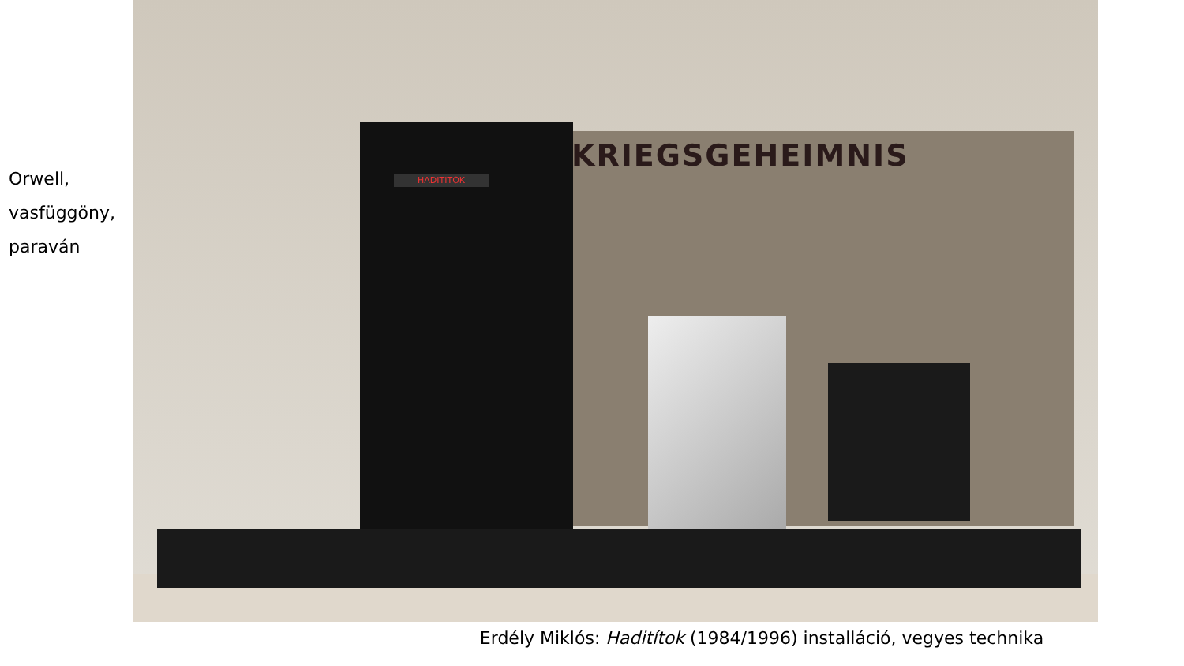Orwell,
vasfüggöny,
paraván
KRIEGSGEHEIMNIS
HADITITOK
Erdély Miklós: Haditítok (1984/1996) installáció, vegyes technika